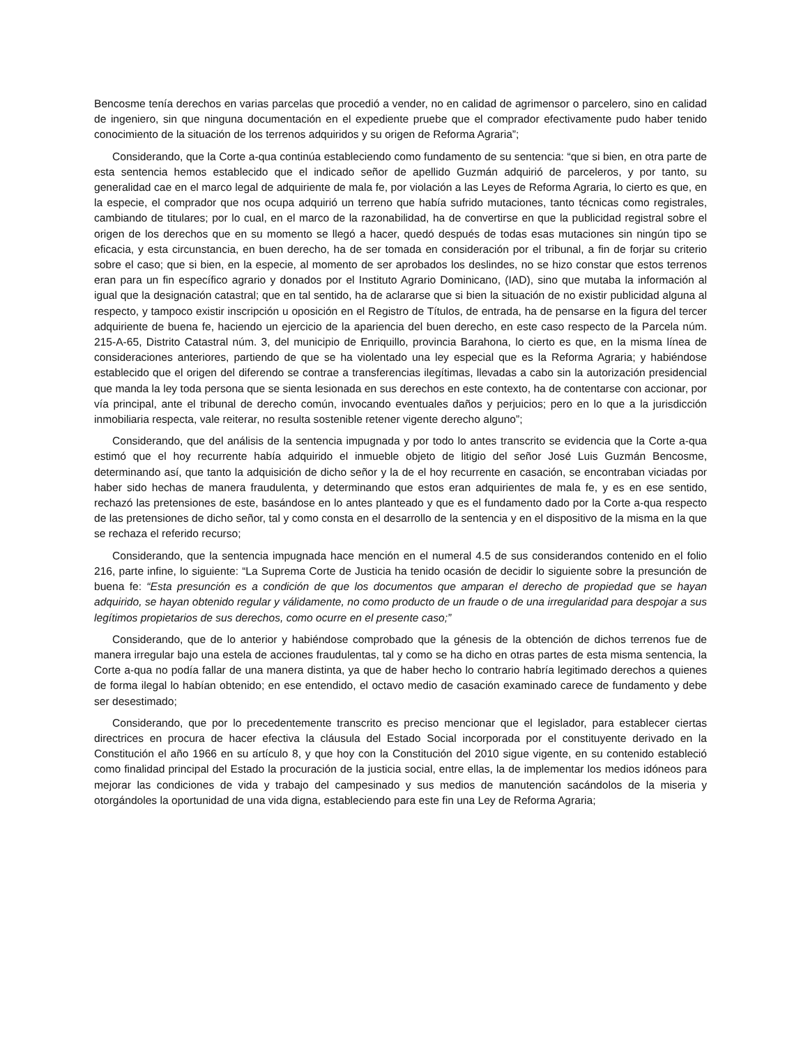Bencosme tenía derechos en varias parcelas que procedió a vender, no en calidad de agrimensor o parcelero, sino en calidad de ingeniero, sin que ninguna documentación en el expediente pruebe que el comprador efectivamente pudo haber tenido conocimiento de la situación de los terrenos adquiridos y su origen de Reforma Agraria”;
Considerando, que la Corte a-qua continúa estableciendo como fundamento de su sentencia: “que si bien, en otra parte de esta sentencia hemos establecido que el indicado señor de apellido Guzmán adquirió de parceleros, y por tanto, su generalidad cae en el marco legal de adquiriente de mala fe, por violación a las Leyes de Reforma Agraria, lo cierto es que, en la especie, el comprador que nos ocupa adquirió un terreno que había sufrido mutaciones, tanto técnicas como registrales, cambiando de titulares; por lo cual, en el marco de la razonabilidad, ha de convertirse en que la publicidad registral sobre el origen de los derechos que en su momento se llegó a hacer, quedó después de todas esas mutaciones sin ningún tipo se eficacia, y esta circunstancia, en buen derecho, ha de ser tomada en consideración por el tribunal, a fin de forjar su criterio sobre el caso; que si bien, en la especie, al momento de ser aprobados los deslindes, no se hizo constar que estos terrenos eran para un fin específico agrario y donados por el Instituto Agrario Dominicano, (IAD), sino que mutaba la información al igual que la designación catastral; que en tal sentido, ha de aclararse que si bien la situación de no existir publicidad alguna al respecto, y tampoco existir inscripción u oposición en el Registro de Títulos, de entrada, ha de pensarse en la figura del tercer adquiriente de buena fe, haciendo un ejercicio de la apariencia del buen derecho, en este caso respecto de la Parcela núm. 215-A-65, Distrito Catastral núm. 3, del municipio de Enriquillo, provincia Barahona, lo cierto es que, en la misma línea de consideraciones anteriores, partiendo de que se ha violentado una ley especial que es la Reforma Agraria; y habiéndose establecido que el origen del diferendo se contrae a transferencias ilegítimas, llevadas a cabo sin la autorización presidencial que manda la ley toda persona que se sienta lesionada en sus derechos en este contexto, ha de contentarse con accionar, por vía principal, ante el tribunal de derecho común, invocando eventuales daños y perjuicios; pero en lo que a la jurisdicción inmobiliaria respecta, vale reiterar, no resulta sostenible retener vigente derecho alguno”;
Considerando, que del análisis de la sentencia impugnada y por todo lo antes transcrito se evidencia que la Corte a-qua estimó que el hoy recurrente había adquirido el inmueble objeto de litigio del señor José Luis Guzmán Bencosme, determinando así, que tanto la adquisición de dicho señor y la de el hoy recurrente en casación, se encontraban viciadas por haber sido hechas de manera fraudulenta, y determinando que estos eran adquirientes de mala fe, y es en ese sentido, rechazó las pretensiones de este, basándose en lo antes planteado y que es el fundamento dado por la Corte a-qua respecto de las pretensiones de dicho señor, tal y como consta en el desarrollo de la sentencia y en el dispositivo de la misma en la que se rechaza el referido recurso;
Considerando, que la sentencia impugnada hace mención en el numeral 4.5 de sus considerandos contenido en el folio 216, parte infine, lo siguiente: “La Suprema Corte de Justicia ha tenido ocasión de decidir lo siguiente sobre la presunción de buena fe: “Esta presunción es a condición de que los documentos que amparan el derecho de propiedad que se hayan adquirido, se hayan obtenido regular y válidamente, no como producto de un fraude o de una irregularidad para despojar a sus legítimos propietarios de sus derechos, como ocurre en el presente caso;”
Considerando, que de lo anterior y habiéndose comprobado que la génesis de la obtención de dichos terrenos fue de manera irregular bajo una estela de acciones fraudulentas, tal y como se ha dicho en otras partes de esta misma sentencia, la Corte a-qua no podía fallar de una manera distinta, ya que de haber hecho lo contrario habría legitimado derechos a quienes de forma ilegal lo habían obtenido; en ese entendido, el octavo medio de casación examinado carece de fundamento y debe ser desestimado;
Considerando, que por lo precedentemente transcrito es preciso mencionar que el legislador, para establecer ciertas directrices en procura de hacer efectiva la cláusula del Estado Social incorporada por el constituyente derivado en la Constitución el año 1966 en su artículo 8, y que hoy con la Constitución del 2010 sigue vigente, en su contenido estableció como finalidad principal del Estado la procuración de la justicia social, entre ellas, la de implementar los medios idóneos para mejorar las condiciones de vida y trabajo del campesinado y sus medios de manutención sacándolos de la miseria y otorgándoles la oportunidad de una vida digna, estableciendo para este fin una Ley de Reforma Agraria;